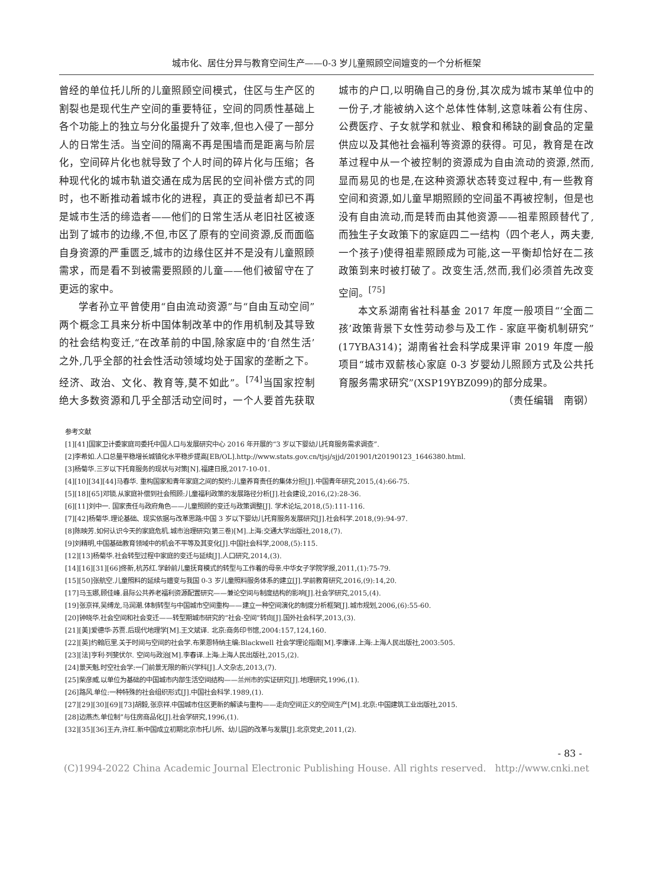城市化、居住分异与教育空间生产——0-3 岁儿童照顾空间嬗变的一个分析框架
曾经的单位托儿所的儿童照顾空间模式，住区与生产区的割裂也是现代生产空间的重要特征，空间的同质性基础上各个功能上的独立与分化虽提升了效率,但也入侵了一部分人的日常生活。当空间的隔离不再是围墙而是距离与阶层化，空间碎片化也就导致了个人时间的碎片化与压缩；各种现代化的城市轨道交通在成为居民的空间补偿方式的同时，也不断推动着城市化的进程，真正的受益者却已不再是城市生活的缔造者——他们的日常生活从老旧社区被逐出到了城市的边缘,不但,市区了原有的空间资源,反而面临自身资源的严重匮乏,城市的边缘住区并不是没有儿童照顾需求，而是看不到被需要照顾的儿童——他们被留守在了更远的家中。
学者孙立平曾使用“自由流动资源”与“自由互动空间”两个概念工具来分析中国体制改革中的作用机制及其导致的社会结构变迁,“在改革前的中国,除家庭中的‘自然生活’之外,几乎全部的社会性活动领域均处于国家的垄断之下。经济、政治、文化、教育等,莫不如此”。<sup>[74]</sup>当国家控制绝大多数资源和几乎全部活动空间时，一个人要首先获取城市的户口,以明确自己的身份,其次成为城市某单位中的一份子,才能被纳入这个总体性体制,这意味着公有住房、公费医疗、子女就学和就业、粮食和稀缺的副食品的定量供应以及其他社会福利等资源的获得。可见，教育是在改革过程中从一个被控制的资源成为自由流动的资源,然而,显而易见的也是,在这种资源状态转变过程中,有一些教育空间和资源,如儿童早期照顾的空间虽不再被控制，但是也没有自由流动,而是转而由其他资源——祖辈照顾替代了,而独生子女政策下的家庭四二一结构（四个老人，两夫妻,一个孩子)使得祖辈照顾成为可能,这一平衡却恰好在二孩政策到来时被打破了。改变生活,然而,我们必须首先改变空间。<sup>[75]</sup>
本文系湖南省社科基金 2017 年度一般项目“‘全面二孩’政策背景下女性劳动参与及工作 - 家庭平衡机制研究”(17YBA314)；湖南省社会科学成果评审 2019 年度一般项目“城市双薪核心家庭 0-3 岁婴幼儿照顾方式及公共托育服务需求研究”(XSP19YBZ099)的部分成果。
（责任编辑　南钢）
参考文献
[1][41]国家卫计委家庭司委托中国人口与发展研究中心 2016 年开展的“3 岁以下婴幼儿托育服务需求调查”.
[2]李希如.人口总量平稳增长城镇化水平稳步提高[EB/OL].http://www.stats.gov.cn/tjsj/sjjd/201901/t20190123_1646380.html.
[3]杨菊华.三岁以下托育服务的现状与对策[N].福建日报,2017-10-01.
[4][10][34][44]马春华. 重构国家和青年家庭之间的契约:儿童养育责任的集体分担[J].中国青年研究,2015,(4):66-75.
[5][18][65]邓锁.从家庭补偿到社会照顾:儿童福利政策的发展路径分析[J].社会建设,2016,(2):28-36.
[6][11]刘中一. 国家责任与政府角色——儿童照顾的变迁与政策调整[J]. 学术论坛,2018,(5):111-116.
[7][42]杨菊华.理论基础、现实依据与改革思路:中国 3 岁以下婴幼儿托育服务发展研究[J].社会科学.2018,(9):94-97.
[8]陈映芳.如何认识今天的家庭危机.城市治理研究(第三卷)[M].上海:交通大学出版社,2018,(7).
[9]刘精明,中国基础教育领域中的机会不平等及其变化[J].中国社会科学,2008,(5):115.
[12][13]杨菊华.社会转型过程中家庭的变迁与延续[J].人口研究,2014,(3).
[14][16][31][66]佟新,杭苏红.学龄前儿童抚育模式的转型与工作着的母亲.中华女子学院学报,2011,(1):75-79.
[15][50]张航空.儿童照料的延续与嬗变与我国 0-3 岁儿童照料服务体系的建立[J].学前教育研究,2016,(9):14,20.
[17]马玉娜,顾佳峰.县际公共养老福利资源配置研究——兼论空间与制度结构的影响[J].社会学研究,2015,(4).
[19]张京祥,吴缚龙,马润潮.体制转型与中国城市空间重构——建立一种空间演化的制度分析框架[J].城市规划,2006,(6):55-60.
[20]钟晓华.社会空间和社会变迁——转型期城市研究的“社会-空间”转向[J].国外社会科学,2013,(3).
[21][美]爱德华·苏贾.后现代地理学[M].王文斌译. 北京:商务印书馆,2004:157,124,160.
[22][英]约翰厄里.关于时间与空间的社会学.布莱恩特纳主编:Blackwell 社会学理论指南[M].李康译.上海:上海人民出版社,2003:505.
[23][法]亨利·列斐伏尔. 空间与政治[M].李春译.上海:上海人民出版社,2015,(2).
[24]景天魁.时空社会学:一门前景无限的新兴学科[J].人文杂志,2013,(7).
[25]柴彦威.以单位为基础的中国城市内部生活空间结构——兰州市的实证研究[J].地理研究,1996,(1).
[26]路风.单位:一种特殊的社会组织形式[J].中国社会科学.1989,(1).
[27][29][30][69][73]胡毅,张京祥.中国城市住区更新的解读与重构——走向空间正义的空间生产[M].北京:中国建筑工业出版社,2015.
[28]边燕杰.单位制”与住房商品化[J].社会学研究,1996,(1).
[32][35][36]王卉,许红.新中国成立初期北京市托儿所、幼儿园的改革与发展[J].北京党史,2011,(2).
- 83 -
(C)1994-2022 China Academic Journal Electronic Publishing House. All rights reserved. http://www.cnki.net